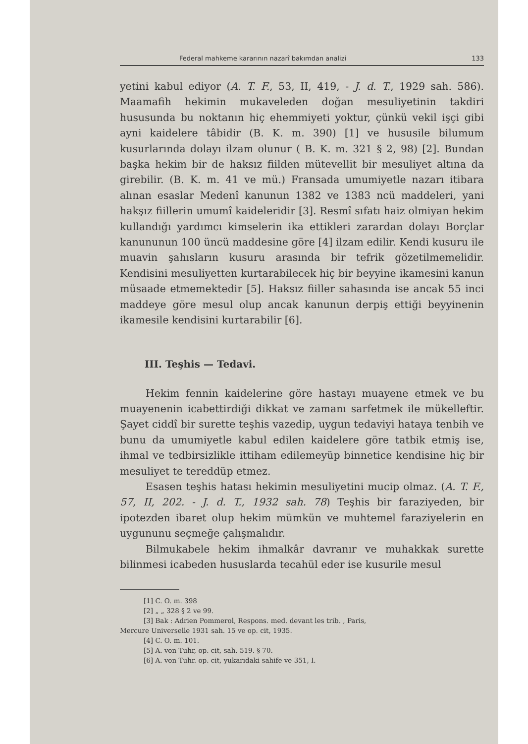Federal mahkeme kararının nazarî bakımdan analizi 133
yetini kabul ediyor (A. T. F., 53, II, 419, - J. d. T., 1929 sah. 586). Maamafih hekimin mukaveleden doğan mesuliyetinin takdiri hususunda bu noktanın hiç ehemmiyeti yoktur, çünkü vekil işçi gibi ayni kaidelere tâbidir (B. K. m. 390) [1] ve hususile bilumum kusurlarında dolayı ilzam olunur ( B. K. m. 321 § 2, 98) [2]. Bundan başka hekim bir de haksız fiilden mütevellit bir mesuliyet altına da girebilir. (B. K. m. 41 ve mü.) Fransada umumiyetle nazarı itibara alınan esaslar Medenî kanunun 1382 ve 1383 ncü maddeleri, yani hakşız fiillerin umumî kaideleridir [3]. Resmî sıfatı haiz olmiyan hekim kullandığı yardımcı kimselerin ika ettikleri zarardan dolayı Borçlar kanununun 100 üncü maddesine göre [4] ilzam edilir. Kendi kusuru ile muavin şahısların kusuru arasında bir tefrik gözetilmemelidir. Kendisini mesuliyetten kurtarabilecek hiç bir beyyine ikamesini kanun müsaade etmemektedir [5]. Haksız fiiller sahasında ise ancak 55 inci maddeye göre mesul olup ancak kanunun derpiş ettiği beyyinenin ikamesile kendisini kurtarabilir [6].
III. Teşhis — Tedavi.
Hekim fennin kaidelerine göre hastayı muayene etmek ve bu muayenenin icabettirdiği dikkat ve zamanı sarfetmek ile mükelleftir. Şayet ciddî bir surette teşhis vazedip, uygun tedaviyi hataya tenbih ve bunu da umumiyetle kabul edilen kaidelere göre tatbik etmiş ise, ihmal ve tedbirsizlikle ittiham edilemeyüp binnetice kendisine hiç bir mesuliyet te tereddüp etmez.
Esasen teşhis hatası hekimin mesuliyetini mucip olmaz. (A. T. F., 57, II, 202. - J. d. T., 1932 sah. 78) Teşhis bir faraziyeden, bir ipotezden ibaret olup hekim mümkün ve muhtemel faraziyelerin en uygununu seçmeğe çalışmalıdır.
Bilmukabele hekim ihmalkâr davranır ve muhakkak surette bilinmesi icabeden hususlarda tecahül eder ise kusurile mesul
[1] C. O. m. 398
[2] „ „ 328 § 2 ve 99.
[3] Bak : Adrien Pommerol, Respons. med. devant les trib. , Paris,
Mercure Universelle 1931 sah. 15 ve op. cit, 1935.
[4] C. O. m. 101.
[5] A. von Tuhr, op. cit, sah. 519. § 70.
[6] A. von Tuhr. op. cit, yukarıdaki sahife ve 351, I.